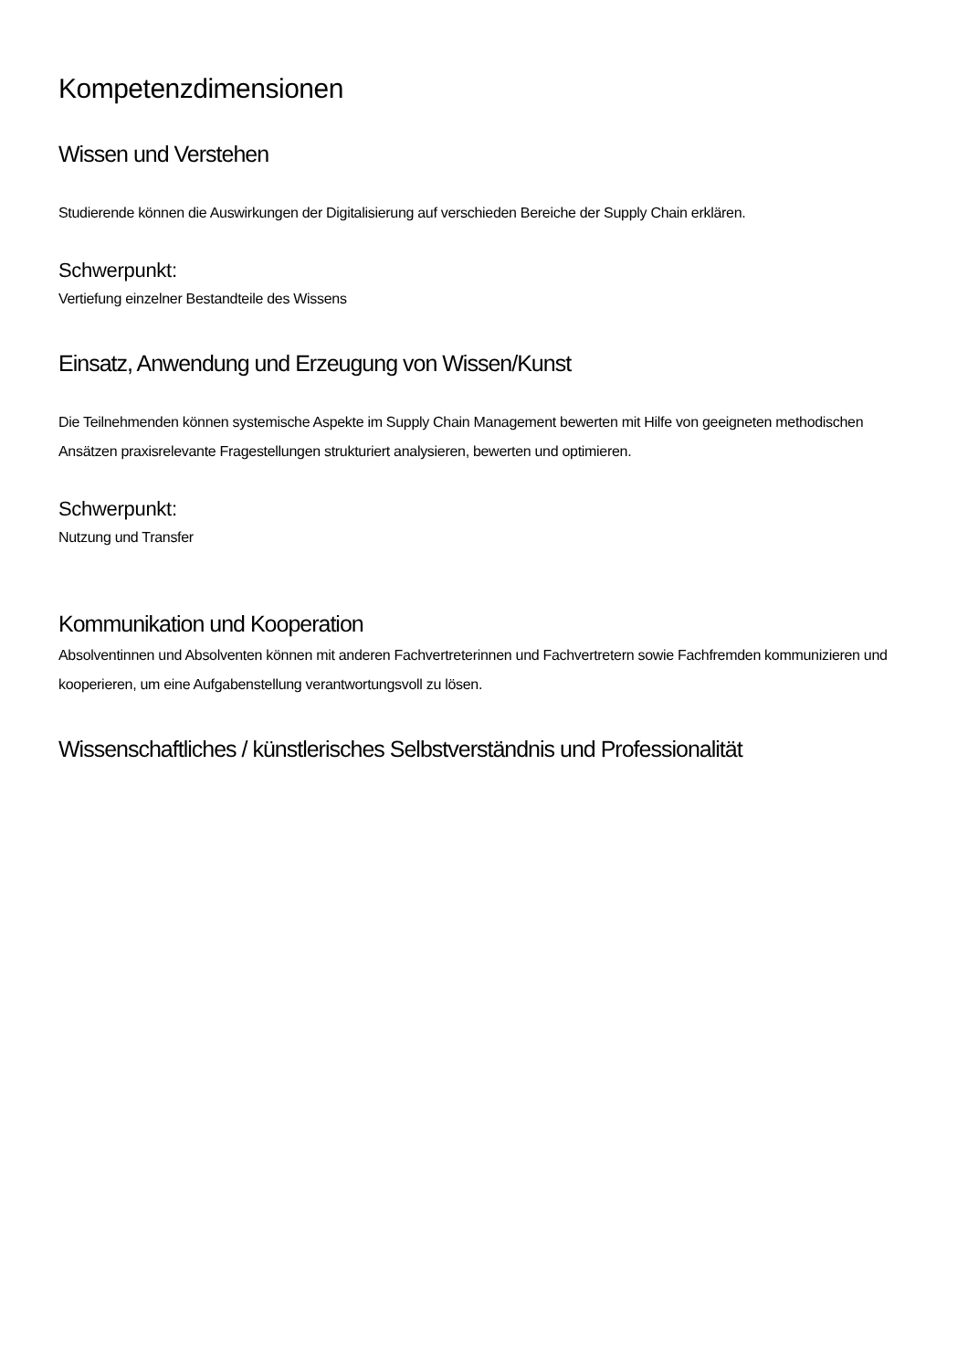Kompetenzdimensionen
Wissen und Verstehen
Studierende können die Auswirkungen der Digitalisierung auf verschieden Bereiche der Supply Chain erklären.
Schwerpunkt:
Vertiefung einzelner Bestandteile des Wissens
Einsatz, Anwendung und Erzeugung von Wissen/Kunst
Die Teilnehmenden können systemische Aspekte im Supply Chain Management bewerten mit Hilfe von geeigneten methodischen Ansätzen praxisrelevante Fragestellungen strukturiert analysieren, bewerten und optimieren.
Schwerpunkt:
Nutzung und Transfer
Kommunikation und Kooperation
Absolventinnen und Absolventen können mit anderen Fachvertreterinnen und Fachvertretern sowie Fachfremden kommunizieren und kooperieren, um eine Aufgabenstellung verantwortungsvoll zu lösen.
Wissenschaftliches / künstlerisches Selbstverständnis und Professionalität